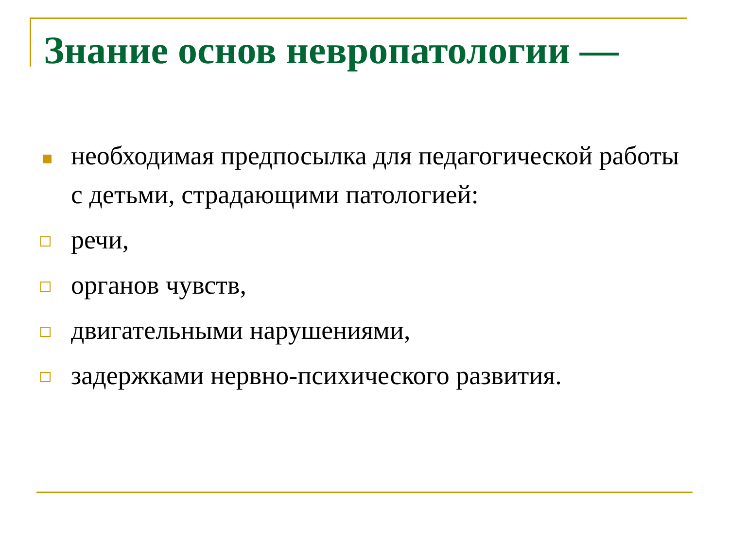Знание основ невропатологии —
необходимая предпосылка для педагогической работы с детьми, страдающими патологией:
речи,
органов чувств,
двигательными нарушениями,
задержками нервно-психического развития.